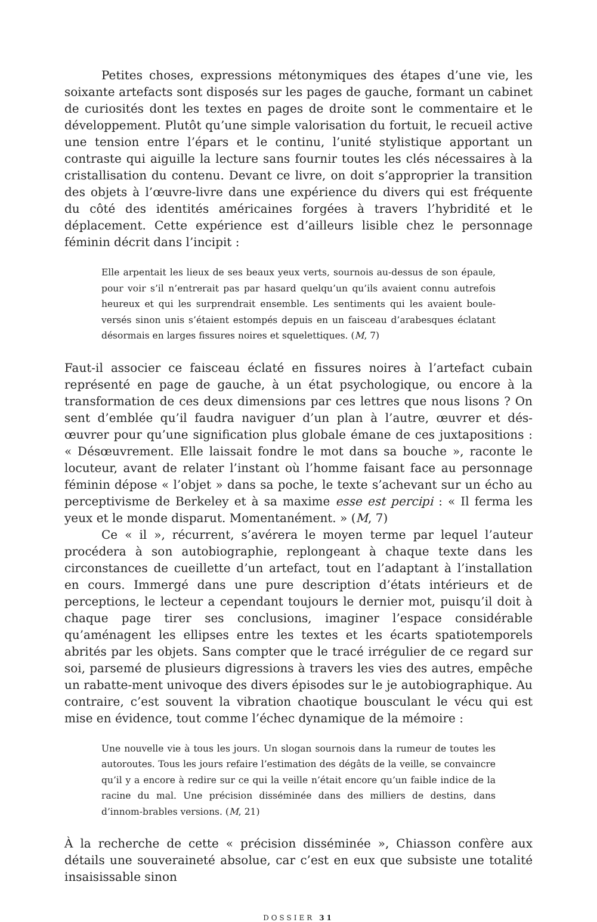Petites choses, expressions métonymiques des étapes d’une vie, les soixante artefacts sont disposés sur les pages de gauche, formant un cabinet de curiosités dont les textes en pages de droite sont le commentaire et le développement. Plutôt qu’une simple valorisation du fortuit, le recueil active une tension entre l’épars et le continu, l’unité stylistique apportant un contraste qui aiguille la lecture sans fournir toutes les clés nécessaires à la cristallisation du contenu. Devant ce livre, on doit s’approprier la transition des objets à l’œuvre-livre dans une expérience du divers qui est fréquente du côté des identités américaines forgées à travers l’hybridité et le déplacement. Cette expérience est d’ailleurs lisible chez le personnage féminin décrit dans l’incipit :
Elle arpentait les lieux de ses beaux yeux verts, sournois au-dessus de son épaule, pour voir s’il n’entrerait pas par hasard quelqu’un qu’ils avaient connu autrefois heureux et qui les surprendrait ensemble. Les sentiments qui les avaient boule-versés sinon unis s’étaient estompés depuis en un faisceau d’arabesques éclatant désormais en larges fissures noires et squelettiques. (M, 7)
Faut-il associer ce faisceau éclaté en fissures noires à l’artefact cubain représenté en page de gauche, à un état psychologique, ou encore à la transformation de ces deux dimensions par ces lettres que nous lisons ? On sent d’emblée qu’il faudra naviguer d’un plan à l’autre, œuvrer et dés-œuvrer pour qu’une signification plus globale émane de ces juxtapositions : « Désœuvrement. Elle laissait fondre le mot dans sa bouche », raconte le locuteur, avant de relater l’instant où l’homme faisant face au personnage féminin dépose « l’objet » dans sa poche, le texte s’achevant sur un écho au perceptivisme de Berkeley et à sa maxime esse est percipi : « Il ferma les yeux et le monde disparut. Momentanément. » (M, 7)
Ce « il », récurrent, s’avérera le moyen terme par lequel l’auteur procédera à son autobiographie, replongeant à chaque texte dans les circonstances de cueillette d’un artefact, tout en l’adaptant à l’installation en cours. Immergé dans une pure description d’états intérieurs et de perceptions, le lecteur a cependant toujours le dernier mot, puisqu’il doit à chaque page tirer ses conclusions, imaginer l’espace considérable qu’aménagent les ellipses entre les textes et les écarts spatiotemporels abrités par les objets. Sans compter que le tracé irrégulier de ce regard sur soi, parsemé de plusieurs digressions à travers les vies des autres, empêche un rabatte-ment univoque des divers épisodes sur le je autobiographique. Au contraire, c’est souvent la vibration chaotique bousculant le vécu qui est mise en évidence, tout comme l’échec dynamique de la mémoire :
Une nouvelle vie à tous les jours. Un slogan sournois dans la rumeur de toutes les autoroutes. Tous les jours refaire l’estimation des dégâts de la veille, se convaincre qu’il y a encore à redire sur ce qui la veille n’était encore qu’un faible indice de la racine du mal. Une précision disséminée dans des milliers de destins, dans d’innom-brables versions. (M, 21)
À la recherche de cette « précision disséminée », Chiasson confère aux détails une souveraineté absolue, car c’est en eux que subsiste une totalité insaisissable sinon
DOSSIER 31